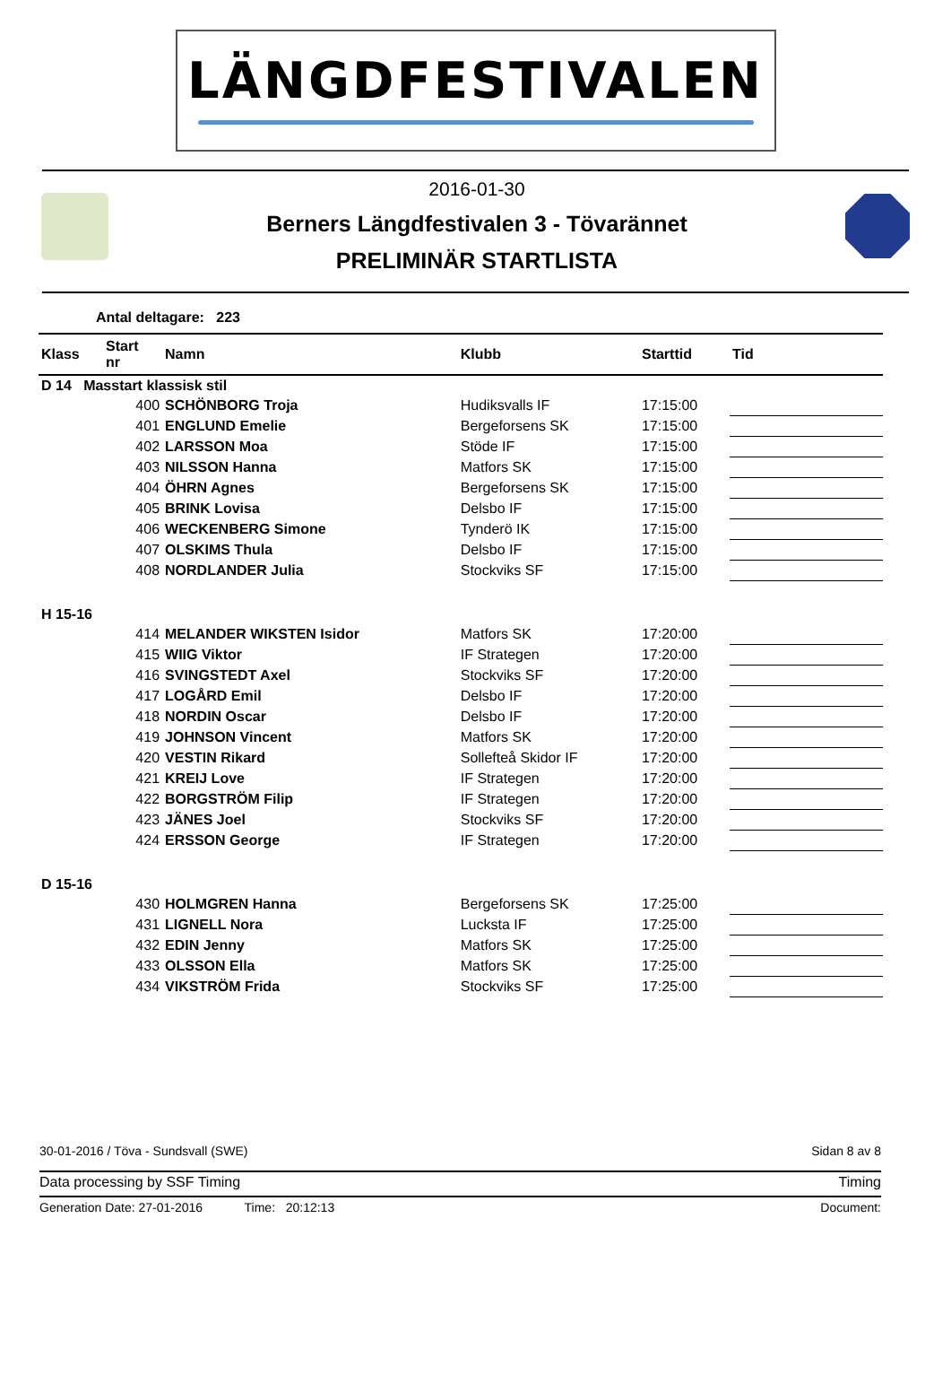LÄNGDFESTIVALEN
2016-01-30
Berners Längdfestivalen 3 - Tövarännet
PRELIMINÄR STARTLISTA
Antal deltagare: 223
| Klass | Start nr | Namn | Klubb | Starttid | Tid |
| --- | --- | --- | --- | --- | --- |
| D 14 Masstart klassisk stil | | | | | |
| | 400 | SCHÖNBORG Troja | Hudiksvalls IF | 17:15:00 | |
| | 401 | ENGLUND Emelie | Bergeforsens SK | 17:15:00 | |
| | 402 | LARSSON Moa | Stöde IF | 17:15:00 | |
| | 403 | NILSSON Hanna | Matfors SK | 17:15:00 | |
| | 404 | ÖHRN Agnes | Bergeforsens SK | 17:15:00 | |
| | 405 | BRINK Lovisa | Delsbo IF | 17:15:00 | |
| | 406 | WECKENBERG Simone | Tynderö IK | 17:15:00 | |
| | 407 | OLSKIMS Thula | Delsbo IF | 17:15:00 | |
| | 408 | NORDLANDER Julia | Stockviks SF | 17:15:00 | |
| H 15-16 | | | | | |
| | 414 | MELANDER WIKSTEN Isidor | Matfors SK | 17:20:00 | |
| | 415 | WIIG Viktor | IF Strategen | 17:20:00 | |
| | 416 | SVINGSTEDT Axel | Stockviks SF | 17:20:00 | |
| | 417 | LOGÅRD Emil | Delsbo IF | 17:20:00 | |
| | 418 | NORDIN Oscar | Delsbo IF | 17:20:00 | |
| | 419 | JOHNSON Vincent | Matfors SK | 17:20:00 | |
| | 420 | VESTIN Rikard | Sollefteå Skidor IF | 17:20:00 | |
| | 421 | KREIJ Love | IF Strategen | 17:20:00 | |
| | 422 | BORGSTRÖM Filip | IF Strategen | 17:20:00 | |
| | 423 | JÄNES Joel | Stockviks SF | 17:20:00 | |
| | 424 | ERSSON George | IF Strategen | 17:20:00 | |
| D 15-16 | | | | | |
| | 430 | HOLMGREN Hanna | Bergeforsens SK | 17:25:00 | |
| | 431 | LIGNELL Nora | Lucksta IF | 17:25:00 | |
| | 432 | EDIN Jenny | Matfors SK | 17:25:00 | |
| | 433 | OLSSON Ella | Matfors SK | 17:25:00 | |
| | 434 | VIKSTRÖM Frida | Stockviks SF | 17:25:00 | |
30-01-2016 / Töva - Sundsvall (SWE) Sidan 8 av 8
Data processing by SSF Timing Timing
Generation Date: 27-01-2016 Time: 20:12:13 Document: